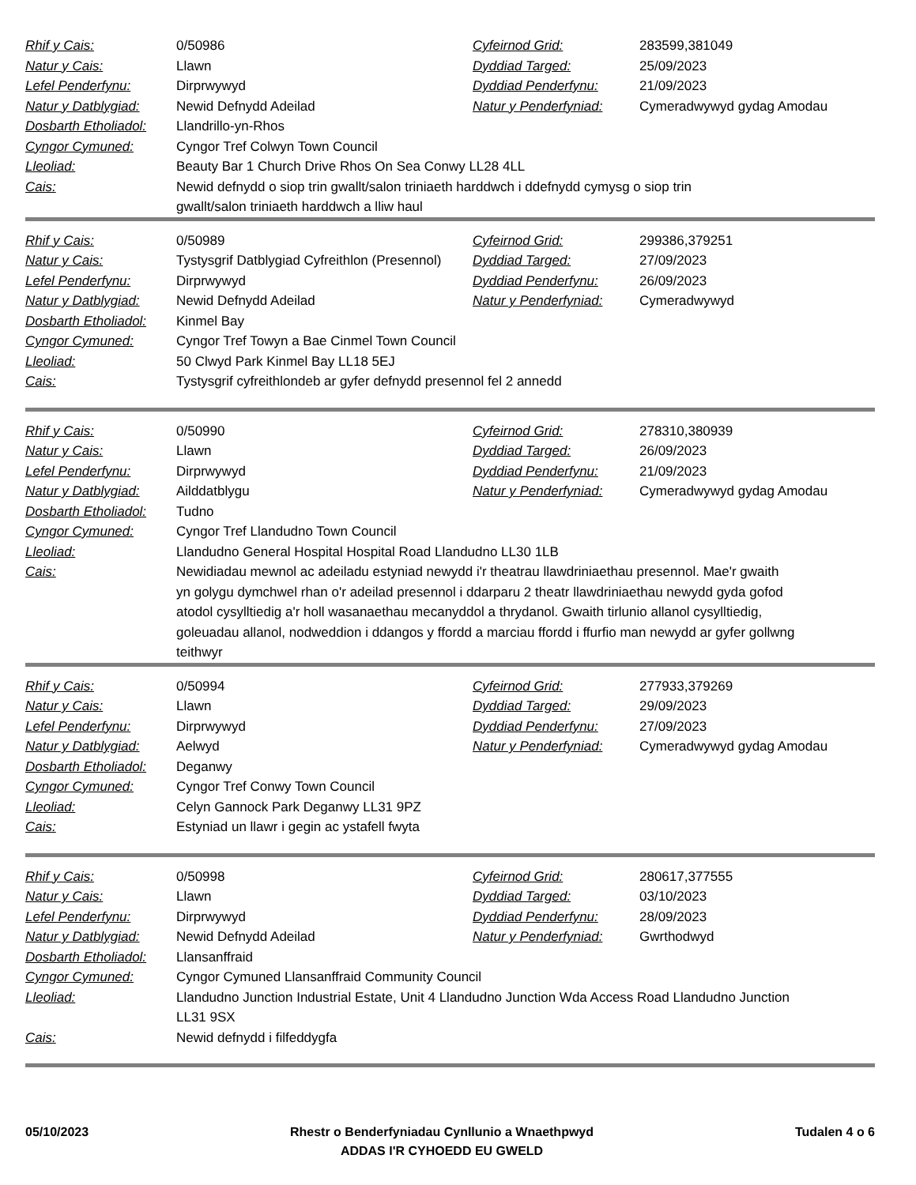| Rhif y Cais: | 0/50986 | Cyfeirnod Grid: | 283599,381049 |
| Natur y Cais: | Llawn | Dyddiad Targed: | 25/09/2023 |
| Lefel Penderfynu: | Dirprwywyd | Dyddiad Penderfynu: | 21/09/2023 |
| Natur y Datblygiad: | Newid Defnydd Adeilad | Natur y Penderfyniad: | Cymeradwywyd gydag Amodau |
| Dosbarth Etholiadol: | Llandrillo-yn-Rhos | | |
| Cyngor Cymuned: | Cyngor Tref Colwyn Town Council | | |
| Lleoliad: | Beauty Bar 1 Church Drive Rhos On Sea Conwy LL28 4LL | | |
| Cais: | Newid defnydd o siop trin gwallt/salon triniaeth harddwch i ddefnydd cymysg o siop trin gwallt/salon triniaeth harddwch a lliw haul | | |
| Rhif y Cais: | 0/50989 | Cyfeirnod Grid: | 299386,379251 |
| Natur y Cais: | Tystysgrif Datblygiad Cyfreithlon (Presennol) | Dyddiad Targed: | 27/09/2023 |
| Lefel Penderfynu: | Dirprwywyd | Dyddiad Penderfynu: | 26/09/2023 |
| Natur y Datblygiad: | Newid Defnydd Adeilad | Natur y Penderfyniad: | Cymeradwywyd |
| Dosbarth Etholiadol: | Kinmel Bay | | |
| Cyngor Cymuned: | Cyngor Tref Towyn a Bae Cinmel Town Council | | |
| Lleoliad: | 50 Clwyd Park Kinmel Bay LL18 5EJ | | |
| Cais: | Tystysgrif cyfreithlondeb ar gyfer defnydd presennol fel 2 annedd | | |
| Rhif y Cais: | 0/50990 | Cyfeirnod Grid: | 278310,380939 |
| Natur y Cais: | Llawn | Dyddiad Targed: | 26/09/2023 |
| Lefel Penderfynu: | Dirprwywyd | Dyddiad Penderfynu: | 21/09/2023 |
| Natur y Datblygiad: | Ailddatblygu | Natur y Penderfyniad: | Cymeradwywyd gydag Amodau |
| Dosbarth Etholiadol: | Tudno | | |
| Cyngor Cymuned: | Cyngor Tref Llandudno Town Council | | |
| Lleoliad: | Llandudno General Hospital Hospital Road Llandudno LL30 1LB | | |
| Cais: | Newidiadau mewnol ac adeiladu estyniad newydd i'r theatrau llawdriniaethau presennol. Mae'r gwaith yn golygu dymchwel rhan o'r adeilad presennol i ddarparu 2 theatr llawdriniaethau newydd gyda gofod atodol cysylltiedig a'r holl wasanaethau mecanyddol a thrydanol. Gwaith tirlunio allanol cysylltiedig, goleuadau allanol, nodweddion i ddangos y ffordd a marciau ffordd i ffurfio man newydd ar gyfer gollwng teithwyr | | |
| Rhif y Cais: | 0/50994 | Cyfeirnod Grid: | 277933,379269 |
| Natur y Cais: | Llawn | Dyddiad Targed: | 29/09/2023 |
| Lefel Penderfynu: | Dirprwywyd | Dyddiad Penderfynu: | 27/09/2023 |
| Natur y Datblygiad: | Aelwyd | Natur y Penderfyniad: | Cymeradwywyd gydag Amodau |
| Dosbarth Etholiadol: | Deganwy | | |
| Cyngor Cymuned: | Cyngor Tref Conwy Town Council | | |
| Lleoliad: | Celyn Gannock Park Deganwy LL31 9PZ | | |
| Cais: | Estyniad un llawr i gegin ac ystafell fwyta | | |
| Rhif y Cais: | 0/50998 | Cyfeirnod Grid: | 280617,377555 |
| Natur y Cais: | Llawn | Dyddiad Targed: | 03/10/2023 |
| Lefel Penderfynu: | Dirprwywyd | Dyddiad Penderfynu: | 28/09/2023 |
| Natur y Datblygiad: | Newid Defnydd Adeilad | Natur y Penderfyniad: | Gwrthodwyd |
| Dosbarth Etholiadol: | Llansanffraid | | |
| Cyngor Cymuned: | Cyngor Cymuned Llansanffraid Community Council | | |
| Lleoliad: | Llandudno Junction Industrial Estate, Unit 4 Llandudno Junction Wda Access Road Llandudno Junction LL31 9SX | | |
| Cais: | Newid defnydd i filfeddygfa | | |
05/10/2023 Rhestr o Benderfyniadau Cynllunio a Wnaethpwyd
ADDAS I'R CYHOEDD EU GWELD
Tudalen 4 o 6